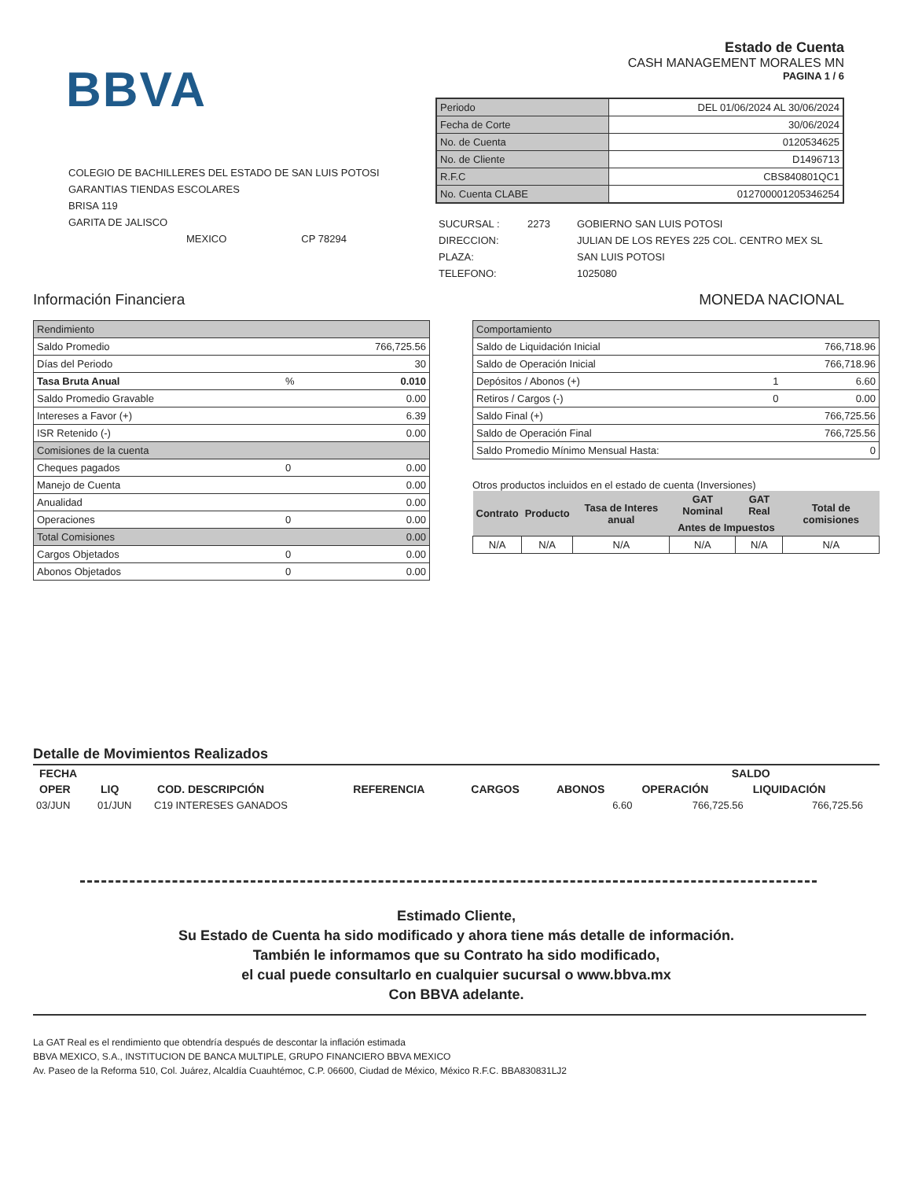BBVA
COLEGIO DE BACHILLERES DEL ESTADO DE SAN LUIS POTOSI
GARANTIAS TIENDAS ESCOLARES
BRISA 119
GARITA DE JALISCO
MEXICO CP 78294
Estado de Cuenta
CASH MANAGEMENT MORALES MN
PAGINA 1 / 6
| Periodo | DEL 01/06/2024 AL 30/06/2024 |
| Fecha de Corte | 30/06/2024 |
| No. de Cuenta | 0120534625 |
| No. de Cliente | D1496713 |
| R.F.C | CBS840801QC1 |
| No. Cuenta CLABE | 012700001205346254 |
| SUCURSAL : | 2273 | GOBIERNO SAN LUIS POTOSI |
| DIRECCION: | | JULIAN DE LOS REYES 225 COL. CENTRO MEX SL |
| PLAZA: | | SAN LUIS POTOSI |
| TELEFONO: | | 1025080 |
Información Financiera MONEDA NACIONAL
| Rendimiento | | |
| Saldo Promedio | | 766,725.56 |
| Días del Periodo | | 30 |
| Tasa Bruta Anual | % | 0.010 |
| Saldo Promedio Gravable | | 0.00 |
| Intereses a Favor (+) | | 6.39 |
| ISR Retenido (-) | | 0.00 |
| Comisiones de la cuenta | | |
| Cheques pagados | 0 | 0.00 |
| Manejo de Cuenta | | 0.00 |
| Anualidad | | 0.00 |
| Operaciones | 0 | 0.00 |
| Total Comisiones | | 0.00 |
| Cargos Objetados | 0 | 0.00 |
| Abonos Objetados | 0 | 0.00 |
| Comportamiento | | |
| Saldo de Liquidación Inicial | | 766,718.96 |
| Saldo de Operación Inicial | | 766,718.96 |
| Depósitos / Abonos (+) | 1 | 6.60 |
| Retiros / Cargos (-) | 0 | 0.00 |
| Saldo Final (+) | | 766,725.56 |
| Saldo de Operación Final | | 766,725.56 |
| Saldo Promedio Mínimo Mensual Hasta: | | 0 |
Otros productos incluidos en el estado de cuenta (Inversiones)
| Contrato | Producto | Tasa de Interes anual | GAT Nominal | GAT Real | Total de comisiones |
| --- | --- | --- | --- | --- | --- |
| | | | Antes de Impuestos | | |
| N/A | N/A | N/A | N/A | N/A | N/A |
Detalle de Movimientos Realizados
| FECHA | | | | | | SALDO | |
| --- | --- | --- | --- | --- | --- | --- | --- |
| OPER | LIQ | COD. DESCRIPCIÓN | REFERENCIA | CARGOS | ABONOS | OPERACIÓN | LIQUIDACIÓN |
| 03/JUN | 01/JUN | C19 INTERESES GANADOS | | | 6.60 | 766,725.56 | 766,725.56 |
Estimado Cliente,
Su Estado de Cuenta ha sido modificado y ahora tiene más detalle de información.
También le informamos que su Contrato ha sido modificado,
el cual puede consultarlo en cualquier sucursal o www.bbva.mx
Con BBVA adelante.
La GAT Real es el rendimiento que obtendría después de descontar la inflación estimada
BBVA MEXICO, S.A., INSTITUCION DE BANCA MULTIPLE, GRUPO FINANCIERO BBVA MEXICO
Av. Paseo de la Reforma 510, Col. Juárez, Alcaldía Cuauhtémoc, C.P. 06600, Ciudad de México, México R.F.C. BBA830831LJ2